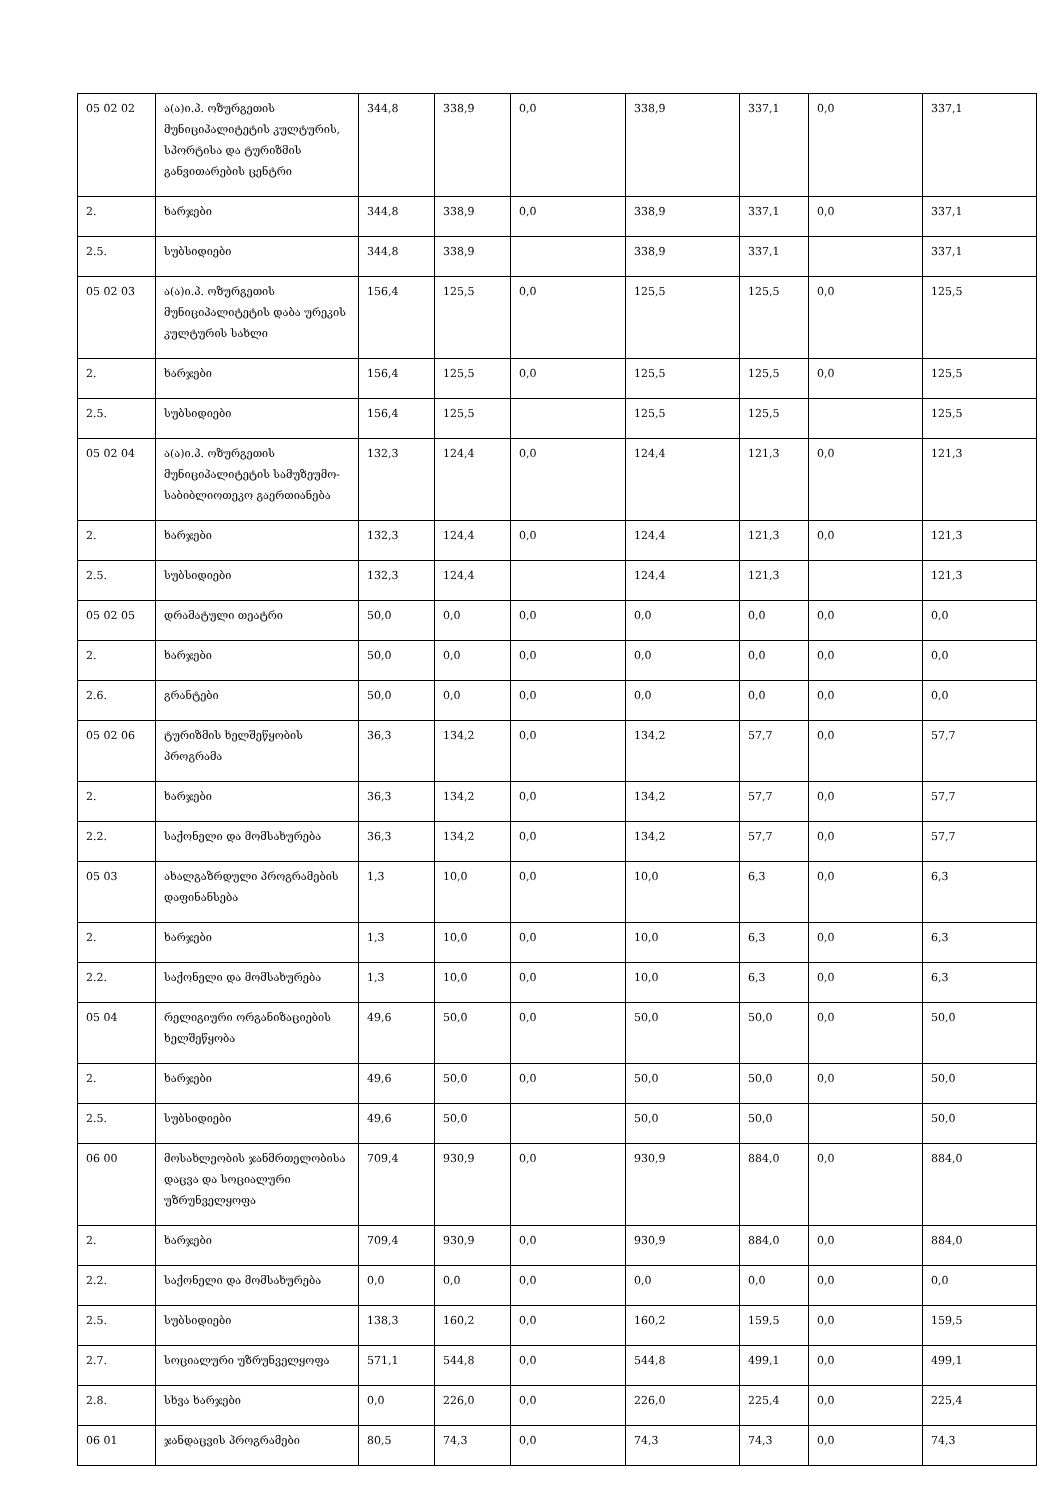| 05 02 02 | ა(ა)ი.პ. ოზურგეთის მუნიციპალიტეტის კულტურის, სპორტისა და ტურიზმის განვითარების ცენტრი | 344,8 | 338,9 | 0,0 | 338,9 | 337,1 | 0,0 | 337,1 |
| 2. | ხარჯები | 344,8 | 338,9 | 0,0 | 338,9 | 337,1 | 0,0 | 337,1 |
| 2.5. | სუბსიდიები | 344,8 | 338,9 | | 338,9 | 337,1 | | 337,1 |
| 05 02 03 | ა(ა)ი.პ. ოზურგეთის მუნიციპალიტეტის დაბა ურეკის კულტურის სახლი | 156,4 | 125,5 | 0,0 | 125,5 | 125,5 | 0,0 | 125,5 |
| 2. | ხარჯები | 156,4 | 125,5 | 0,0 | 125,5 | 125,5 | 0,0 | 125,5 |
| 2.5. | სუბსიდიები | 156,4 | 125,5 | | 125,5 | 125,5 | | 125,5 |
| 05 02 04 | ა(ა)ი.პ. ოზურგეთის მუნიციპალიტეტის სამუზეუმო-საბიბლიოთეკო გაერთიანება | 132,3 | 124,4 | 0,0 | 124,4 | 121,3 | 0,0 | 121,3 |
| 2. | ხარჯები | 132,3 | 124,4 | 0,0 | 124,4 | 121,3 | 0,0 | 121,3 |
| 2.5. | სუბსიდიები | 132,3 | 124,4 | | 124,4 | 121,3 | | 121,3 |
| 05 02 05 | დრამატული თეატრი | 50,0 | 0,0 | 0,0 | 0,0 | 0,0 | 0,0 | 0,0 |
| 2. | ხარჯები | 50,0 | 0,0 | 0,0 | 0,0 | 0,0 | 0,0 | 0,0 |
| 2.6. | გრანტები | 50,0 | 0,0 | 0,0 | 0,0 | 0,0 | 0,0 | 0,0 |
| 05 02 06 | ტურიზმის ხელშეწყობის პროგრამა | 36,3 | 134,2 | 0,0 | 134,2 | 57,7 | 0,0 | 57,7 |
| 2. | ხარჯები | 36,3 | 134,2 | 0,0 | 134,2 | 57,7 | 0,0 | 57,7 |
| 2.2. | საქონელი და მომსახურება | 36,3 | 134,2 | 0,0 | 134,2 | 57,7 | 0,0 | 57,7 |
| 05 03 | ახალგაზრდული პროგრამების დაფინანსება | 1,3 | 10,0 | 0,0 | 10,0 | 6,3 | 0,0 | 6,3 |
| 2. | ხარჯები | 1,3 | 10,0 | 0,0 | 10,0 | 6,3 | 0,0 | 6,3 |
| 2.2. | საქონელი და მომსახურება | 1,3 | 10,0 | 0,0 | 10,0 | 6,3 | 0,0 | 6,3 |
| 05 04 | რელიგიური ორგანიზაციების ხელშეწყობა | 49,6 | 50,0 | 0,0 | 50,0 | 50,0 | 0,0 | 50,0 |
| 2. | ხარჯები | 49,6 | 50,0 | 0,0 | 50,0 | 50,0 | 0,0 | 50,0 |
| 2.5. | სუბსიდიები | 49,6 | 50,0 | | 50,0 | 50,0 | | 50,0 |
| 06 00 | მოსახლეობის ჯანმრთელობისა დაცვა და სოციალური უზრუნველყოფა | 709,4 | 930,9 | 0,0 | 930,9 | 884,0 | 0,0 | 884,0 |
| 2. | ხარჯები | 709,4 | 930,9 | 0,0 | 930,9 | 884,0 | 0,0 | 884,0 |
| 2.2. | საქონელი და მომსახურება | 0,0 | 0,0 | 0,0 | 0,0 | 0,0 | 0,0 | 0,0 |
| 2.5. | სუბსიდიები | 138,3 | 160,2 | 0,0 | 160,2 | 159,5 | 0,0 | 159,5 |
| 2.7. | სოციალური უზრუნველყოფა | 571,1 | 544,8 | 0,0 | 544,8 | 499,1 | 0,0 | 499,1 |
| 2.8. | სხვა ხარჯები | 0,0 | 226,0 | 0,0 | 226,0 | 225,4 | 0,0 | 225,4 |
| 06 01 | ჯანდაცვის პროგრამები | 80,5 | 74,3 | 0,0 | 74,3 | 74,3 | 0,0 | 74,3 |